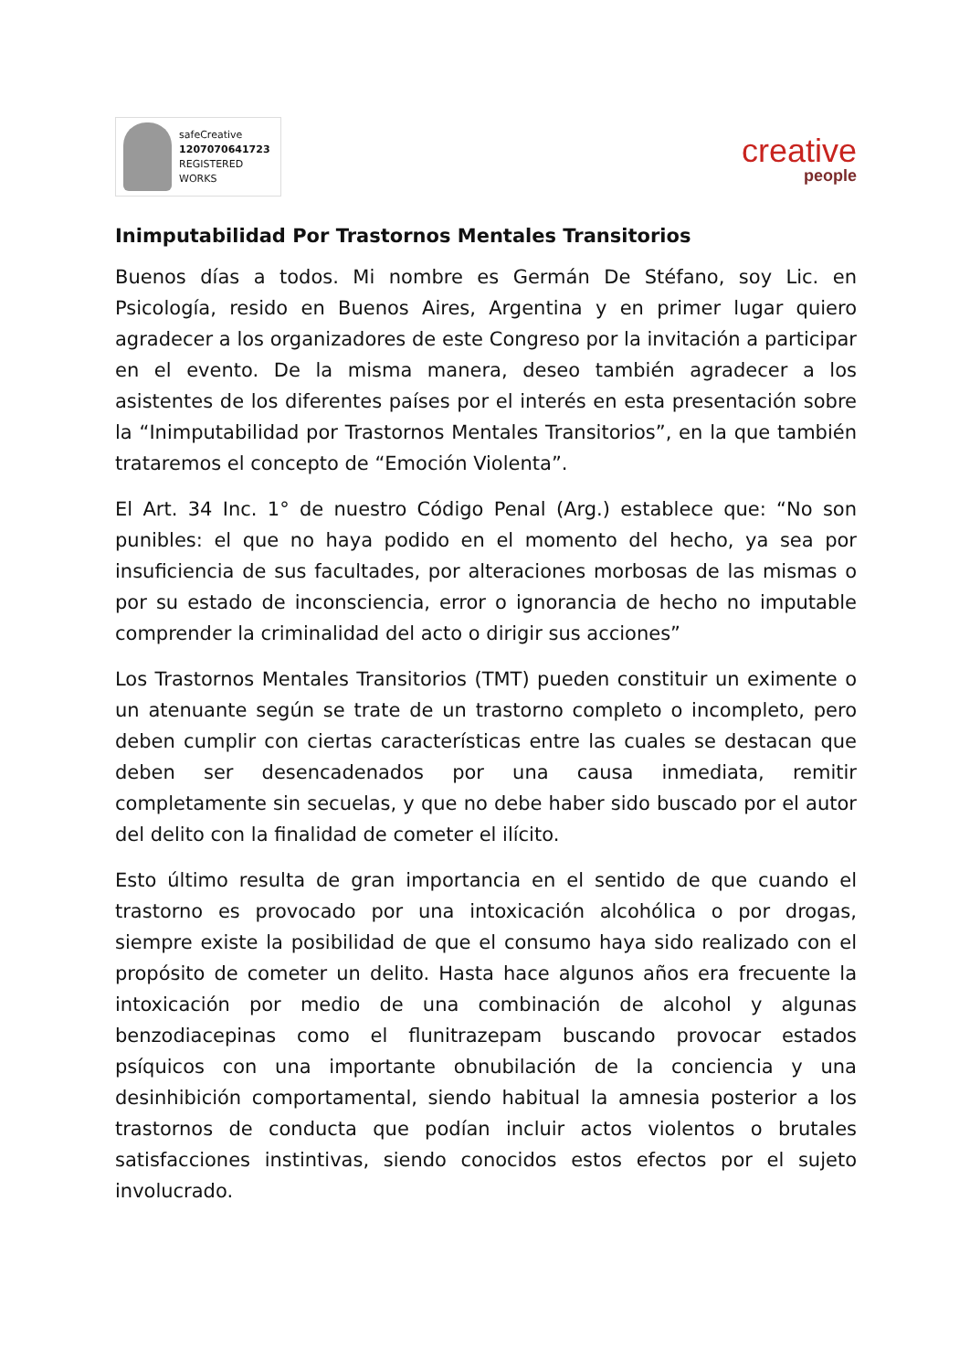safeCreative
1207070641723
REGISTERED WORKS
creative
people
Inimputabilidad Por Trastornos Mentales Transitorios
Buenos días a todos. Mi nombre es Germán De Stéfano, soy Lic. en Psicología, resido en Buenos Aires, Argentina y en primer lugar quiero agradecer a los organizadores de este Congreso por la invitación a participar en el evento. De la misma manera, deseo también agradecer a los asistentes de los diferentes países por el interés en esta presentación sobre la “Inimputabilidad por Trastornos Mentales Transitorios”, en la que también trataremos el concepto de “Emoción Violenta”.
El Art. 34 Inc. 1° de nuestro Código Penal (Arg.) establece que: “No son punibles: el que no haya podido en el momento del hecho, ya sea por insuficiencia de sus facultades, por alteraciones morbosas de las mismas o por su estado de inconsciencia, error o ignorancia de hecho no imputable comprender la criminalidad del acto o dirigir sus acciones”
Los Trastornos Mentales Transitorios (TMT) pueden constituir un eximente o un atenuante según se trate de un trastorno completo o incompleto, pero deben cumplir con ciertas características entre las cuales se destacan que deben ser desencadenados por una causa inmediata, remitir completamente sin secuelas, y que no debe haber sido buscado por el autor del delito con la finalidad de cometer el ilícito.
Esto último resulta de gran importancia en el sentido de que cuando el trastorno es provocado por una intoxicación alcohólica o por drogas, siempre existe la posibilidad de que el consumo haya sido realizado con el propósito de cometer un delito. Hasta hace algunos años era frecuente la intoxicación por medio de una combinación de alcohol y algunas benzodiacepinas como el flunitrazepam buscando provocar estados psíquicos con una importante obnubilación de la conciencia y una desinhibición comportamental, siendo habitual la amnesia posterior a los trastornos de conducta que podían incluir actos violentos o brutales satisfacciones instintivas, siendo conocidos estos efectos por el sujeto involucrado.